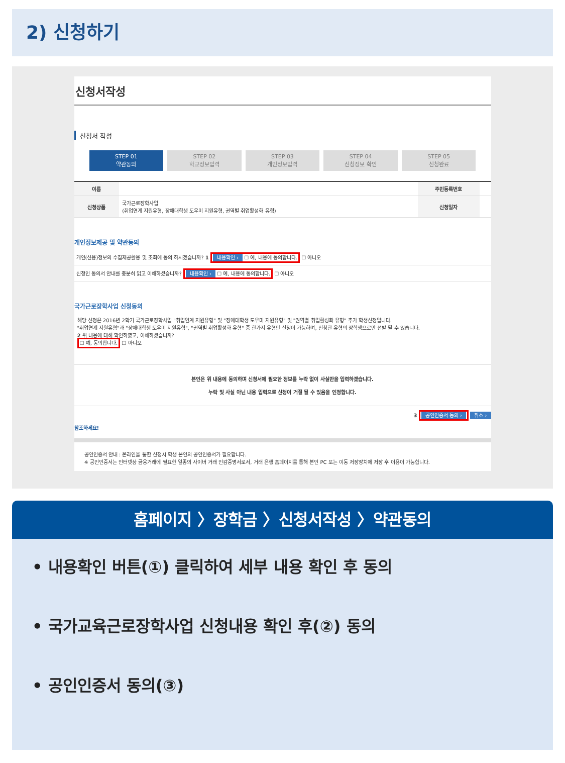2) 신청하기
신청서작성
신청서 작성
STEP 01
약관동의
STEP 02
학교정보입력
STEP 03
개인정보입력
STEP 04
신청정보 확인
STEP 05
신청완료
| 이름 | | 주민등록번호 | |
| 신청상품 | 국가근로장학사업 (취업연계 지원유형, 장애대학생 도우미 지원유형, 권역별 취업활성화 유형) | 신청일자 | |
개인정보제공 및 약관동의
개인(신용)정보의 수집제공활용 및 조회에 동의 하시겠습니까? 1 내용확인 › ☐ 예, 내용에 동의합니다. ☐ 아니오
신청인 동의서 안내를 충분히 읽고 이해하셨습니까? 내용확인 › ☐ 예, 내용에 동의합니다. ☐ 아니오
국가근로장학사업 신청동의
해당 신청은 2016년 2학기 국가근로장학사업 "취업연계 지원유형" 및 "장애대학생 도우미 지원유형" 및 "권역별 취업활성화 유형" 추가 학생신청입니다.
"취업연계 지원유형"과 "장애대학생 도우미 지원유형", "권역별 취업활성화 유형" 중 한가지 유형만 신청이 가능하며, 신청한 유형의 장학생으로만 선발 될 수 있습니다.
2 위 내용에 대해 확인하였고, 이해하셨습니까?
☐ 예, 동의합니다. ☐ 아니오
본인은 위 내용에 동의하며 신청서에 필요한 정보를 누락 없이 사실만을 입력하겠습니다.
누락 및 사실 아닌 내용 입력으로 신청이 거절 될 수 있음을 인정합니다.
3 공인인증서 동의 › 취소 ›
참조하세요!
공인인증서 안내 : 온라인을 통한 신청시 학생 본인의 공인인증서가 필요합니다.
※ 공인인증서는 인터넷상 금융거래에 필요한 일종의 사이버 거래 인감증명서로서, 거래 은행 홈페이지를 통해 본인 PC 또는 이동 저장장치에 저장 후 이용이 가능합니다.
홈페이지 〉장학금 〉신청서작성 〉약관동의
• 내용확인 버튼(①) 클릭하여 세부 내용 확인 후 동의
• 국가교육근로장학사업 신청내용 확인 후(②) 동의
• 공인인증서 동의(③)